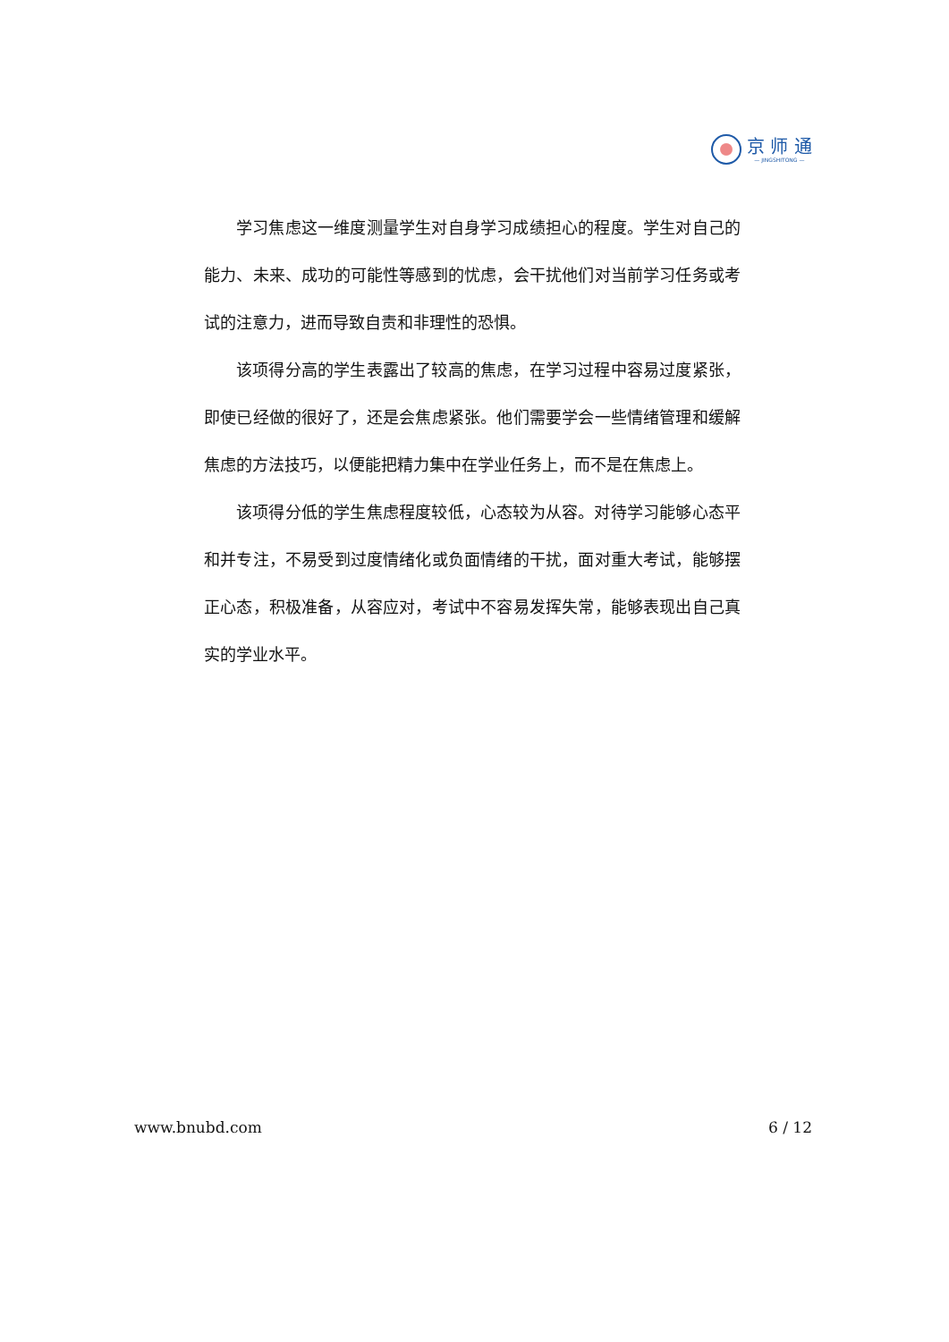京 师 通
— JINGSHITONG —
学习焦虑这一维度测量学生对自身学习成绩担心的程度。学生对自己的能力、未来、成功的可能性等感到的忧虑，会干扰他们对当前学习任务或考试的注意力，进而导致自责和非理性的恐惧。
该项得分高的学生表露出了较高的焦虑，在学习过程中容易过度紧张，即使已经做的很好了，还是会焦虑紧张。他们需要学会一些情绪管理和缓解焦虑的方法技巧，以便能把精力集中在学业任务上，而不是在焦虑上。
该项得分低的学生焦虑程度较低，心态较为从容。对待学习能够心态平和并专注，不易受到过度情绪化或负面情绪的干扰，面对重大考试，能够摆正心态，积极准备，从容应对，考试中不容易发挥失常，能够表现出自己真实的学业水平。
www.bnubd.com 6 / 12